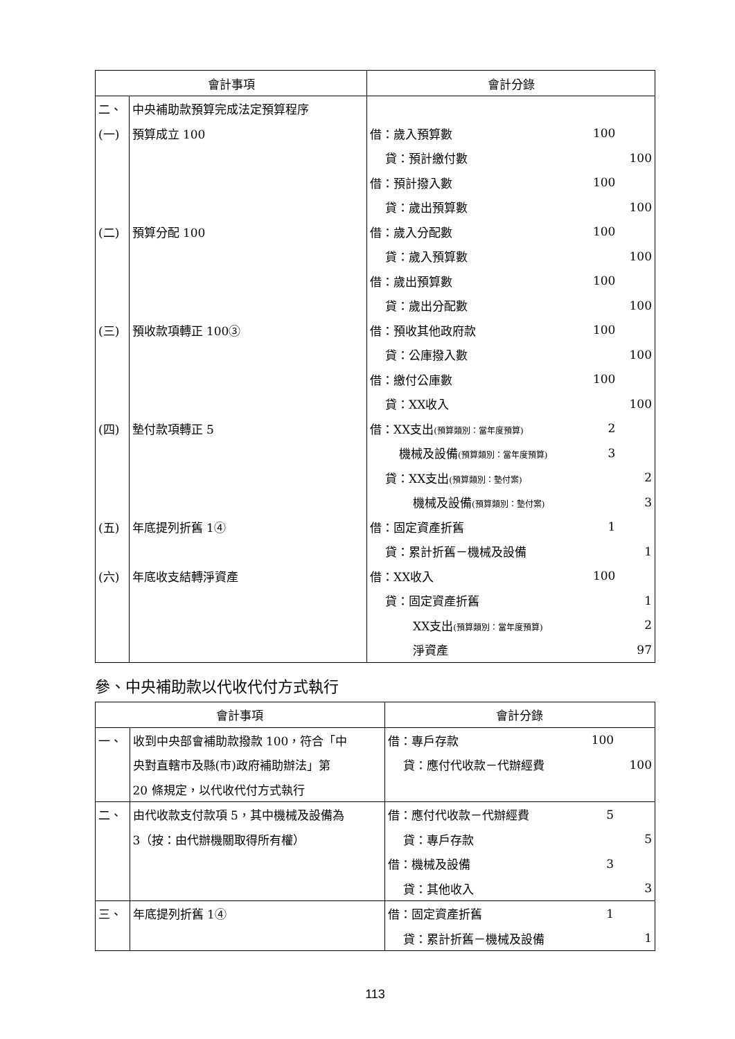| 會計事項 | | 會計分錄 | | |
| --- | --- | --- | --- | --- |
| 二、 | 中央補助款預算完成法定預算程序 | | | |
| (一) | 預算成立 100 | 借：歲入預算數 | 100 | |
| | | 貸：預計繳付數 | | 100 |
| | | 借：預計撥入數 | 100 | |
| | | 貸：歲出預算數 | | 100 |
| (二) | 預算分配 100 | 借：歲入分配數 | 100 | |
| | | 貸：歲入預算數 | | 100 |
| | | 借：歲出預算數 | 100 | |
| | | 貸：歲出分配數 | | 100 |
| (三) | 預收款項轉正 100③ | 借：預收其他政府款 | 100 | |
| | | 貸：公庫撥入數 | | 100 |
| | | 借：繳付公庫數 | 100 | |
| | | 貸：XX收入 | | 100 |
| (四) | 墊付款項轉正 5 | 借：XX支出 (預算類別：當年度預算) | 2 | |
| | | 機械及設備 (預算類別：當年度預算) | 3 | |
| | | 貸：XX支出 (預算類別：墊付案) | | 2 |
| | | 機械及設備 (預算類別：墊付案) | | 3 |
| (五) | 年底提列折舊 1④ | 借：固定資產折舊 | 1 | |
| | | 貸：累計折舊－機械及設備 | | 1 |
| (六) | 年底收支結轉淨資產 | 借：XX收入 | 100 | |
| | | 貸：固定資產折舊 | | 1 |
| | | XX支出 (預算類別：當年度預算) | | 2 |
| | | 淨資產 | | 97 |
參、中央補助款以代收代付方式執行
| 會計事項 | | 會計分錄 | | |
| --- | --- | --- | --- | --- |
| 一、 | 收到中央部會補助款撥款 100，符合「中 | 借：專戶存款 | 100 | |
| | 央對直轄市及縣(市)政府補助辦法」第 | 貸：應付代收款－代辦經費 | | 100 |
| | 20 條規定，以代收代付方式執行 | | | |
| 二、 | 由代收款支付款項 5，其中機械及設備為 | 借：應付代收款－代辦經費 | 5 | |
| | 3（按：由代辦機關取得所有權） | 貸：專戶存款 | | 5 |
| | | 借：機械及設備 | 3 | |
| | | 貸：其他收入 | | 3 |
| 三、 | 年底提列折舊 1④ | 借：固定資產折舊 | 1 | |
| | | 貸：累計折舊－機械及設備 | | 1 |
113